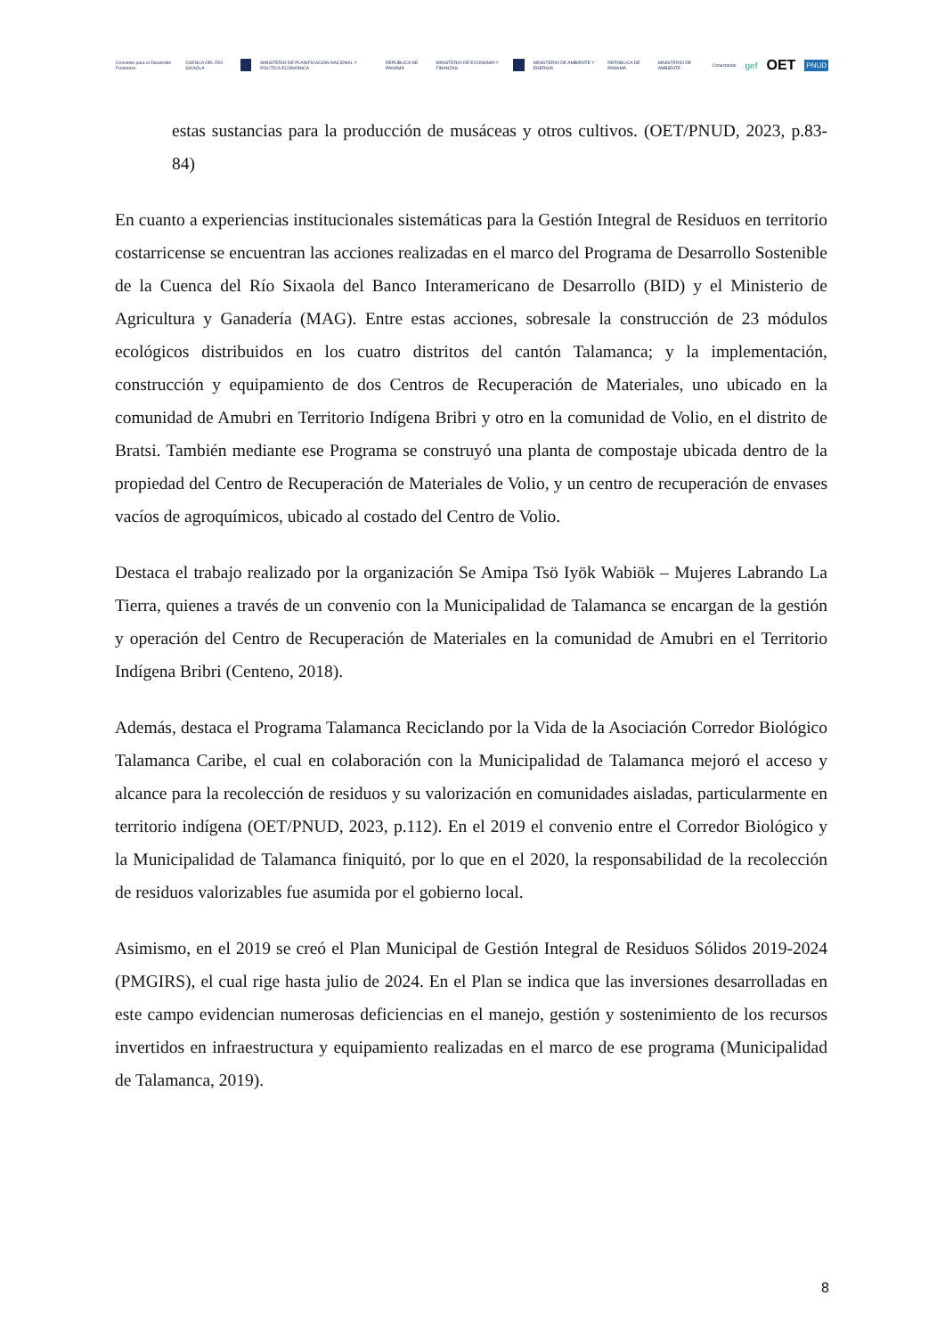Convenio para el Desarrollo Fronterizo CUENCA DEL RÍO SIXAOLA MINISTERIO DE PLANIFICACIÓN NACIONAL Y POLÍTICA ECONÓMICA REPÚBLICA DE PANAMÁ MINISTERIO DE ECONOMÍA Y FINANZAS MINISTERIO DE AMBIENTE Y ENERGÍA REPÚBLICA DE PANAMÁ MINISTERIO DE AMBIENTE Conectando gef OET PNUD
estas sustancias para la producción de musáceas y otros cultivos. (OET/PNUD, 2023, p.83-84)
En cuanto a experiencias institucionales sistemáticas para la Gestión Integral de Residuos en territorio costarricense se encuentran las acciones realizadas en el marco del Programa de Desarrollo Sostenible de la Cuenca del Río Sixaola del Banco Interamericano de Desarrollo (BID) y el Ministerio de Agricultura y Ganadería (MAG). Entre estas acciones, sobresale la construcción de 23 módulos ecológicos distribuidos en los cuatro distritos del cantón Talamanca; y la implementación, construcción y equipamiento de dos Centros de Recuperación de Materiales, uno ubicado en la comunidad de Amubri en Territorio Indígena Bribri y otro en la comunidad de Volio, en el distrito de Bratsi. También mediante ese Programa se construyó una planta de compostaje ubicada dentro de la propiedad del Centro de Recuperación de Materiales de Volio, y un centro de recuperación de envases vacíos de agroquímicos, ubicado al costado del Centro de Volio.
Destaca el trabajo realizado por la organización Se Amipa Tsö Iyök Wabiök – Mujeres Labrando La Tierra, quienes a través de un convenio con la Municipalidad de Talamanca se encargan de la gestión y operación del Centro de Recuperación de Materiales en la comunidad de Amubri en el Territorio Indígena Bribri (Centeno, 2018).
Además, destaca el Programa Talamanca Reciclando por la Vida de la Asociación Corredor Biológico Talamanca Caribe, el cual en colaboración con la Municipalidad de Talamanca mejoró el acceso y alcance para la recolección de residuos y su valorización en comunidades aisladas, particularmente en territorio indígena (OET/PNUD, 2023, p.112). En el 2019 el convenio entre el Corredor Biológico y la Municipalidad de Talamanca finiquitó, por lo que en el 2020, la responsabilidad de la recolección de residuos valorizables fue asumida por el gobierno local.
Asimismo, en el 2019 se creó el Plan Municipal de Gestión Integral de Residuos Sólidos 2019-2024 (PMGIRS), el cual rige hasta julio de 2024. En el Plan se indica que las inversiones desarrolladas en este campo evidencian numerosas deficiencias en el manejo, gestión y sostenimiento de los recursos invertidos en infraestructura y equipamiento realizadas en el marco de ese programa (Municipalidad de Talamanca, 2019).
8